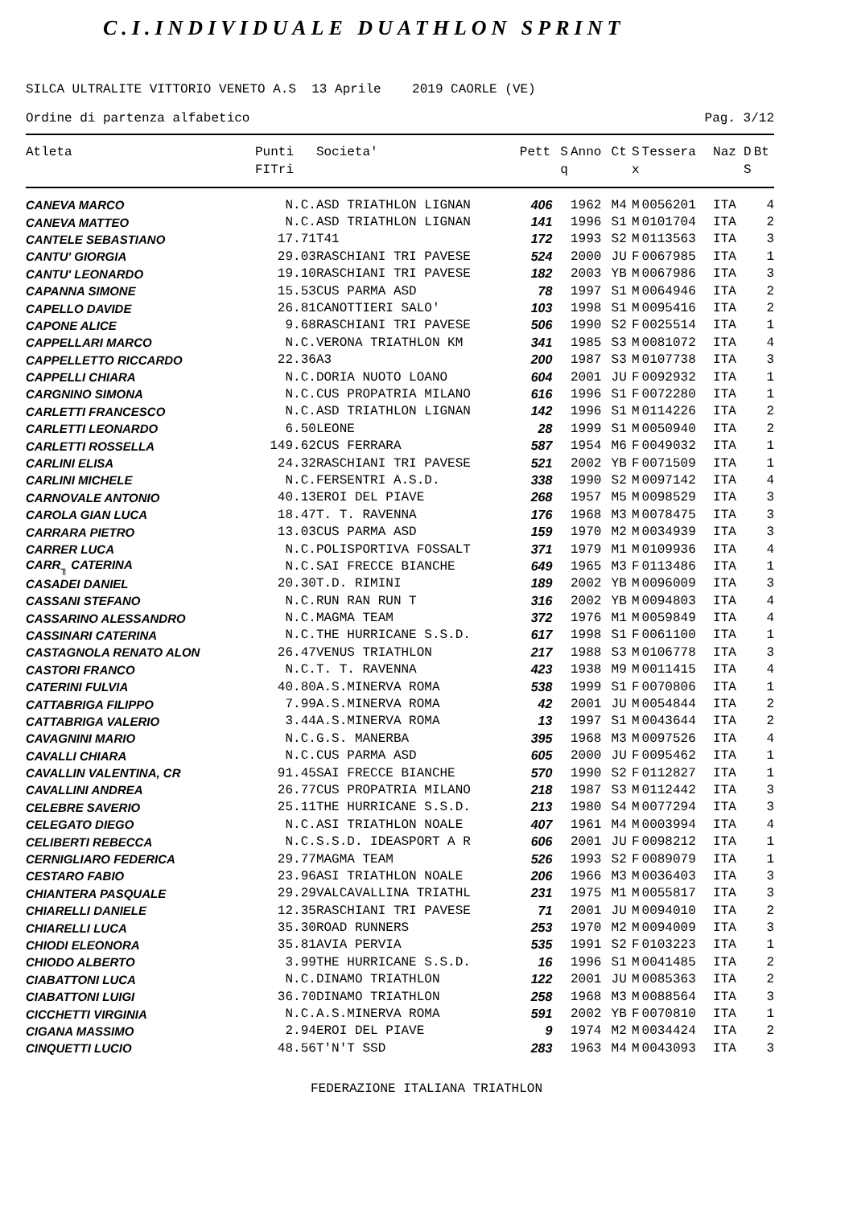C.I.INDIVIDUALE DUATHLON SPRINT
SILCA ULTRALITE VITTORIO VENETO A.S 13 Aprile 2019 CAORLE (VE)
Ordine di partenza alfabetico Pag. 3/12
| Atleta | Punti FITri | Societa' | Pett | S q | Anno | Ct | S x | Tessera | Naz | D S | Bt |
| --- | --- | --- | --- | --- | --- | --- | --- | --- | --- | --- | --- |
| CANEVA MARCO | N.C. | ASD TRIATHLON LIGNAN | 406 | | 1962 | M4 | M | 0056201 | ITA | | 4 |
| CANEVA MATTEO | N.C. | ASD TRIATHLON LIGNAN | 141 | | 1996 | S1 | M | 0101704 | ITA | | 2 |
| CANTELE SEBASTIANO | 17.71 | T41 | 172 | | 1993 | S2 | M | 0113563 | ITA | | 3 |
| CANTU' GIORGIA | 29.03 | RASCHIANI TRI PAVESE | 524 | | 2000 | JU | F | 0067985 | ITA | | 1 |
| CANTU' LEONARDO | 19.10 | RASCHIANI TRI PAVESE | 182 | | 2003 | YB | M | 0067986 | ITA | | 3 |
| CAPANNA SIMONE | 15.53 | CUS PARMA ASD | 78 | | 1997 | S1 | M | 0064946 | ITA | | 2 |
| CAPELLO DAVIDE | 26.81 | CANOTTIERI SALO' | 103 | | 1998 | S1 | M | 0095416 | ITA | | 2 |
| CAPONE ALICE | 9.68 | RASCHIANI TRI PAVESE | 506 | | 1990 | S2 | F | 0025514 | ITA | | 1 |
| CAPPELLARI MARCO | N.C. | VERONA TRIATHLON KM | 341 | | 1985 | S3 | M | 0081072 | ITA | | 4 |
| CAPPELLETTO RICCARDO | 22.36 | A3 | 200 | | 1987 | S3 | M | 0107738 | ITA | | 3 |
| CAPPELLI CHIARA | N.C. | DORIA NUOTO LOANO | 604 | | 2001 | JU | F | 0092932 | ITA | | 1 |
| CARGNINO SIMONA | N.C. | CUS PROPATRIA MILANO | 616 | | 1996 | S1 | F | 0072280 | ITA | | 1 |
| CARLETTI FRANCESCO | N.C. | ASD TRIATHLON LIGNAN | 142 | | 1996 | S1 | M | 0114226 | ITA | | 2 |
| CARLETTI LEONARDO | 6.50 | LEONE | 28 | | 1999 | S1 | M | 0050940 | ITA | | 2 |
| CARLETTI ROSSELLA | 149.62 | CUS FERRARA | 587 | | 1954 | M6 | F | 0049032 | ITA | | 1 |
| CARLINI ELISA | 24.32 | RASCHIANI TRI PAVESE | 521 | | 2002 | YB | F | 0071509 | ITA | | 1 |
| CARLINI MICHELE | N.C. | FERSENTRI A.S.D. | 338 | | 1990 | S2 | M | 0097142 | ITA | | 4 |
| CARNOVALE ANTONIO | 40.13 | EROI DEL PIAVE | 268 | | 1957 | M5 | M | 0098529 | ITA | | 3 |
| CAROLA GIAN LUCA | 18.47 | T. T. RAVENNA | 176 | | 1968 | M3 | M | 0078475 | ITA | | 3 |
| CARRARA PIETRO | 13.03 | CUS PARMA ASD | 159 | | 1970 | M2 | M | 0034939 | ITA | | 3 |
| CARRER LUCA | N.C. | POLISPORTIVA FOSSALT | 371 | | 1979 | M1 | M | 0109936 | ITA | | 4 |
| CARR<sub>╖</sub> CATERINA | N.C. | SAI FRECCE BIANCHE | 649 | | 1965 | M3 | F | 0113486 | ITA | | 1 |
| CASADEI DANIEL | 20.30 | T.D. RIMINI | 189 | | 2002 | YB | M | 0096009 | ITA | | 3 |
| CASSANI STEFANO | N.C. | RUN RAN RUN T | 316 | | 2002 | YB | M | 0094803 | ITA | | 4 |
| CASSARINO ALESSANDRO | N.C. | MAGMA TEAM | 372 | | 1976 | M1 | M | 0059849 | ITA | | 4 |
| CASSINARI CATERINA | N.C. | THE HURRICANE S.S.D. | 617 | | 1998 | S1 | F | 0061100 | ITA | | 1 |
| CASTAGNOLA RENATO ALON | 26.47 | VENUS TRIATHLON | 217 | | 1988 | S3 | M | 0106778 | ITA | | 3 |
| CASTORI FRANCO | N.C. | T. T. RAVENNA | 423 | | 1938 | M9 | M | 0011415 | ITA | | 4 |
| CATERINI FULVIA | 40.80 | A.S.MINERVA ROMA | 538 | | 1999 | S1 | F | 0070806 | ITA | | 1 |
| CATTABRIGA FILIPPO | 7.99 | A.S.MINERVA ROMA | 42 | | 2001 | JU | M | 0054844 | ITA | | 2 |
| CATTABRIGA VALERIO | 3.44 | A.S.MINERVA ROMA | 13 | | 1997 | S1 | M | 0043644 | ITA | | 2 |
| CAVAGNINI MARIO | N.C. | G.S. MANERBA | 395 | | 1968 | M3 | M | 0097526 | ITA | | 4 |
| CAVALLI CHIARA | N.C. | CUS PARMA ASD | 605 | | 2000 | JU | F | 0095462 | ITA | | 1 |
| CAVALLIN VALENTINA, CR | 91.45 | SAI FRECCE BIANCHE | 570 | | 1990 | S2 | F | 0112827 | ITA | | 1 |
| CAVALLINI ANDREA | 26.77 | CUS PROPATRIA MILANO | 218 | | 1987 | S3 | M | 0112442 | ITA | | 3 |
| CELEBRE SAVERIO | 25.11 | THE HURRICANE S.S.D. | 213 | | 1980 | S4 | M | 0077294 | ITA | | 3 |
| CELEGATO DIEGO | N.C. | ASI TRIATHLON NOALE | 407 | | 1961 | M4 | M | 0003994 | ITA | | 4 |
| CELIBERTI REBECCA | N.C. | S.S.D. IDEASPORT A R | 606 | | 2001 | JU | F | 0098212 | ITA | | 1 |
| CERNIGLIARO FEDERICA | 29.77 | MAGMA TEAM | 526 | | 1993 | S2 | F | 0089079 | ITA | | 1 |
| CESTARO FABIO | 23.96 | ASI TRIATHLON NOALE | 206 | | 1966 | M3 | M | 0036403 | ITA | | 3 |
| CHIANTERA PASQUALE | 29.29 | VALCAVALLINA TRIATHL | 231 | | 1975 | M1 | M | 0055817 | ITA | | 3 |
| CHIARELLI DANIELE | 12.35 | RASCHIANI TRI PAVESE | 71 | | 2001 | JU | M | 0094010 | ITA | | 2 |
| CHIARELLI LUCA | 35.30 | ROAD RUNNERS | 253 | | 1970 | M2 | M | 0094009 | ITA | | 3 |
| CHIODI ELEONORA | 35.81 | AVIA PERVIA | 535 | | 1991 | S2 | F | 0103223 | ITA | | 1 |
| CHIODO ALBERTO | 3.99 | THE HURRICANE S.S.D. | 16 | | 1996 | S1 | M | 0041485 | ITA | | 2 |
| CIABATTONI LUCA | N.C. | DINAMO TRIATHLON | 122 | | 2001 | JU | M | 0085363 | ITA | | 2 |
| CIABATTONI LUIGI | 36.70 | DINAMO TRIATHLON | 258 | | 1968 | M3 | M | 0088564 | ITA | | 3 |
| CICCHETTI VIRGINIA | N.C. | A.S.MINERVA ROMA | 591 | | 2002 | YB | F | 0070810 | ITA | | 1 |
| CIGANA MASSIMO | 2.94 | EROI DEL PIAVE | 9 | | 1974 | M2 | M | 0034424 | ITA | | 2 |
| CINQUETTI LUCIO | 48.56 | T'N'T SSD | 283 | | 1963 | M4 | M | 0043093 | ITA | | 3 |
FEDERAZIONE ITALIANA TRIATHLON